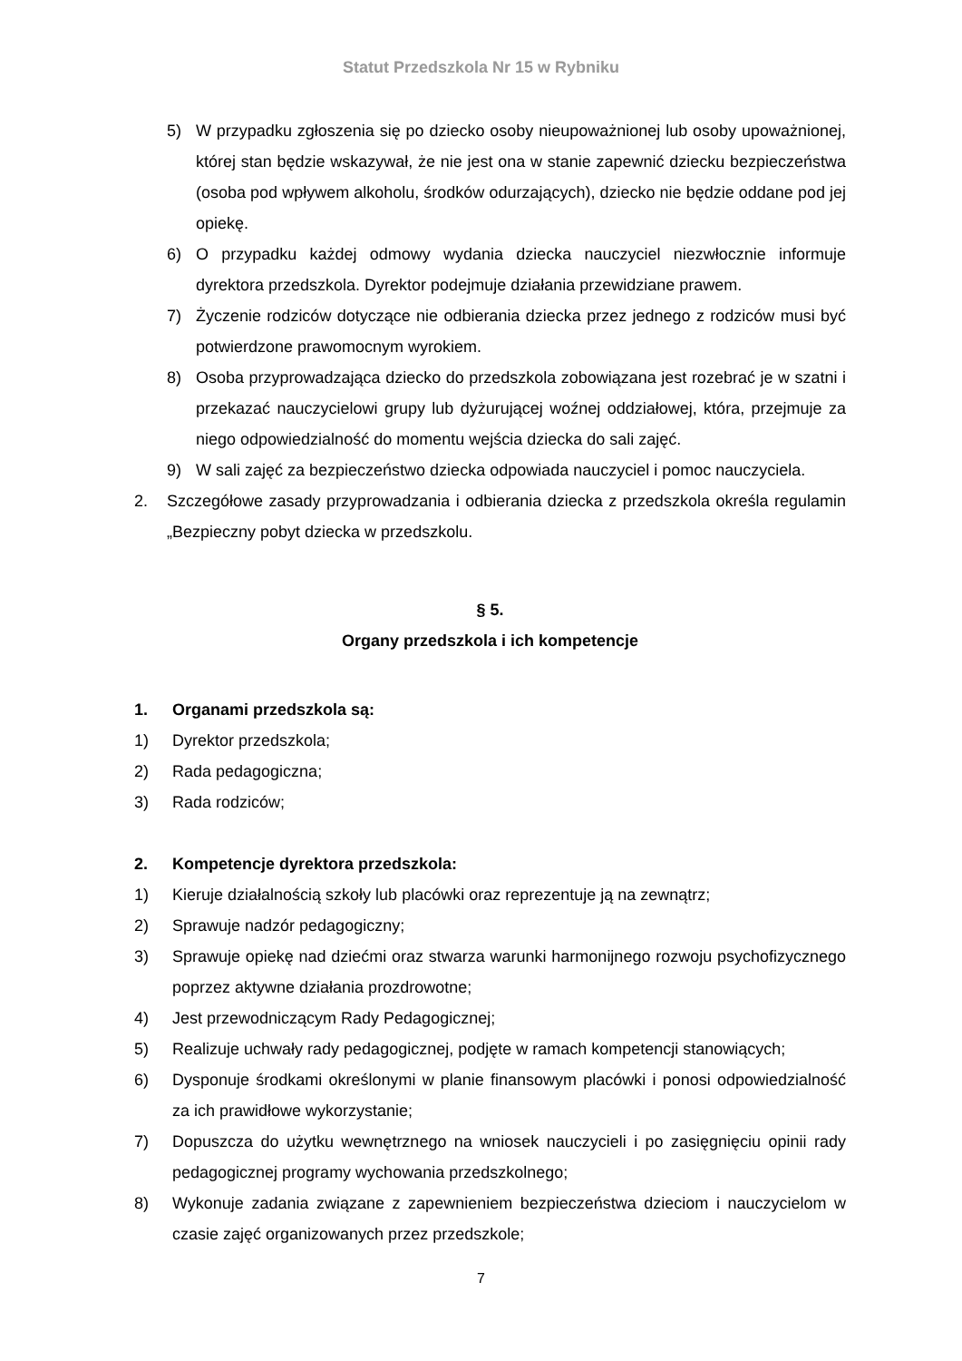Statut Przedszkola Nr 15 w Rybniku
5) W przypadku zgłoszenia się po dziecko osoby nieupoważnionej lub osoby upoważnionej, której stan będzie wskazywał, że nie jest ona w stanie zapewnić dziecku bezpieczeństwa (osoba pod wpływem alkoholu, środków odurzających), dziecko nie będzie oddane pod jej opiekę.
6) O przypadku każdej odmowy wydania dziecka nauczyciel niezwłocznie informuje dyrektora przedszkola. Dyrektor podejmuje działania przewidziane prawem.
7) Życzenie rodziców dotyczące nie odbierania dziecka przez jednego z rodziców musi być potwierdzone prawomocnym wyrokiem.
8) Osoba przyprowadzająca dziecko do przedszkola zobowiązana jest rozebrać je w szatni i przekazać nauczycielowi grupy lub dyżurującej woźnej oddziałowej, która, przejmuje za niego odpowiedzialność do momentu wejścia dziecka do sali zajęć.
9) W sali zajęć za bezpieczeństwo dziecka odpowiada nauczyciel i pomoc nauczyciela.
2. Szczegółowe zasady przyprowadzania i odbierania dziecka z przedszkola określa regulamin „Bezpieczny pobyt dziecka w przedszkolu.
§ 5.
Organy przedszkola i ich kompetencje
1. Organami przedszkola są:
1) Dyrektor przedszkola;
2) Rada pedagogiczna;
3) Rada rodziców;
2. Kompetencje dyrektora przedszkola:
1) Kieruje działalnością szkoły lub placówki oraz reprezentuje ją na zewnątrz;
2) Sprawuje nadzór pedagogiczny;
3) Sprawuje opiekę nad dziećmi oraz stwarza warunki harmonijnego rozwoju psychofizycznego poprzez aktywne działania prozdrowotne;
4) Jest przewodniczącym Rady Pedagogicznej;
5) Realizuje uchwały rady pedagogicznej, podjęte w ramach kompetencji stanowiących;
6) Dysponuje środkami określonymi w planie finansowym placówki i ponosi odpowiedzialność za ich prawidłowe wykorzystanie;
7) Dopuszcza do użytku wewnętrznego na wniosek nauczycieli i po zasięgnięciu opinii rady pedagogicznej programy wychowania przedszkolnego;
8) Wykonuje zadania związane z zapewnieniem bezpieczeństwa dzieciom i nauczycielom w czasie zajęć organizowanych przez przedszkole;
7